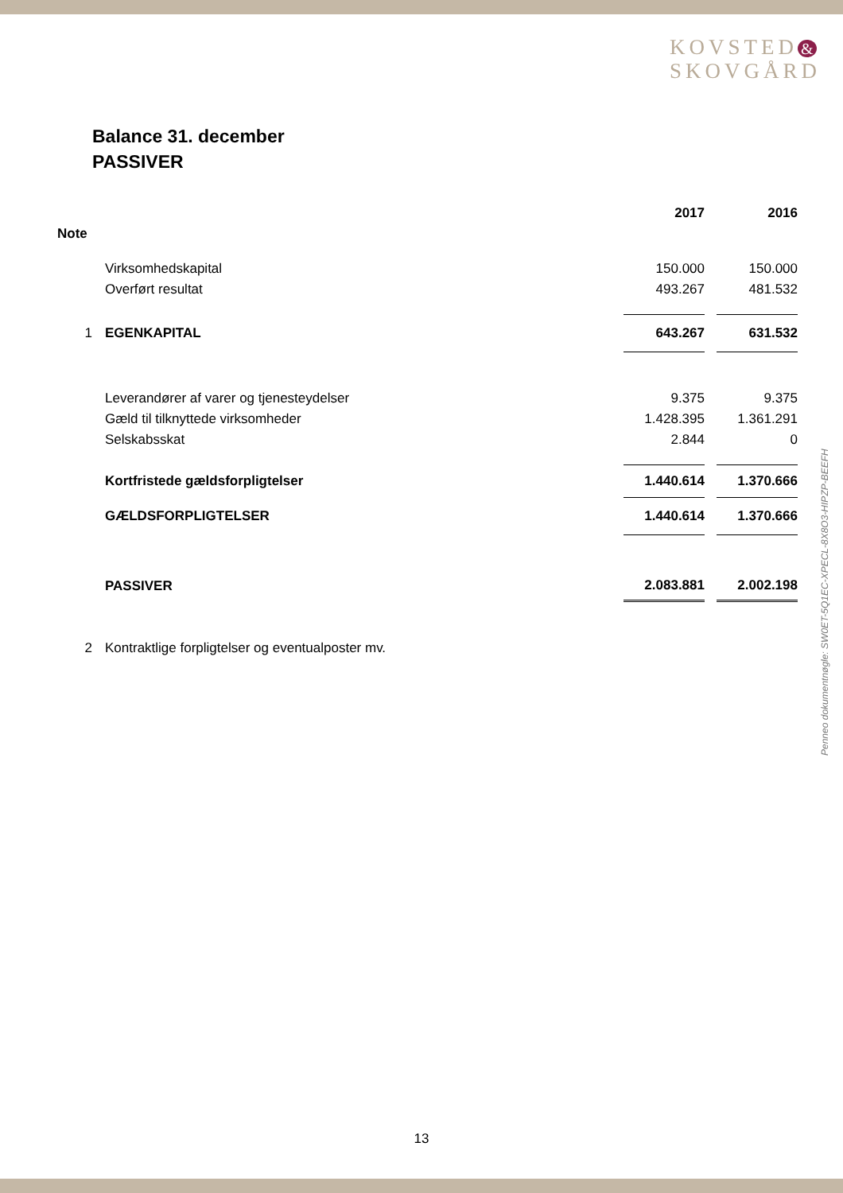KOVSTED &
SKOVGÅRD
Balance 31. december
PASSIVER
| | | 2017 | | 2016 |
| Note | | | | |
| | Virksomhedskapital | 150.000 | | 150.000 |
| | Overført resultat | 493.267 | | 481.532 |
| 1 | EGENKAPITAL | 643.267 | | 631.532 |
| | Leverandører af varer og tjenesteydelser | 9.375 | | 9.375 |
| | Gæld til tilknyttede virksomheder | 1.428.395 | | 1.361.291 |
| | Selskabsskat | 2.844 | | 0 |
| | Kortfristede gældsforpligtelser | 1.440.614 | | 1.370.666 |
| | GÆLDSFORPLIGTELSER | 1.440.614 | | 1.370.666 |
| | PASSIVER | 2.083.881 | | 2.002.198 |
| 2 | Kontraktlige forpligtelser og eventualposter mv. | | | |
Penneo dokumentnøgle: SW0ET-5Q1EC-XPECL-8X8O3-HIPZP-BEEFH
13